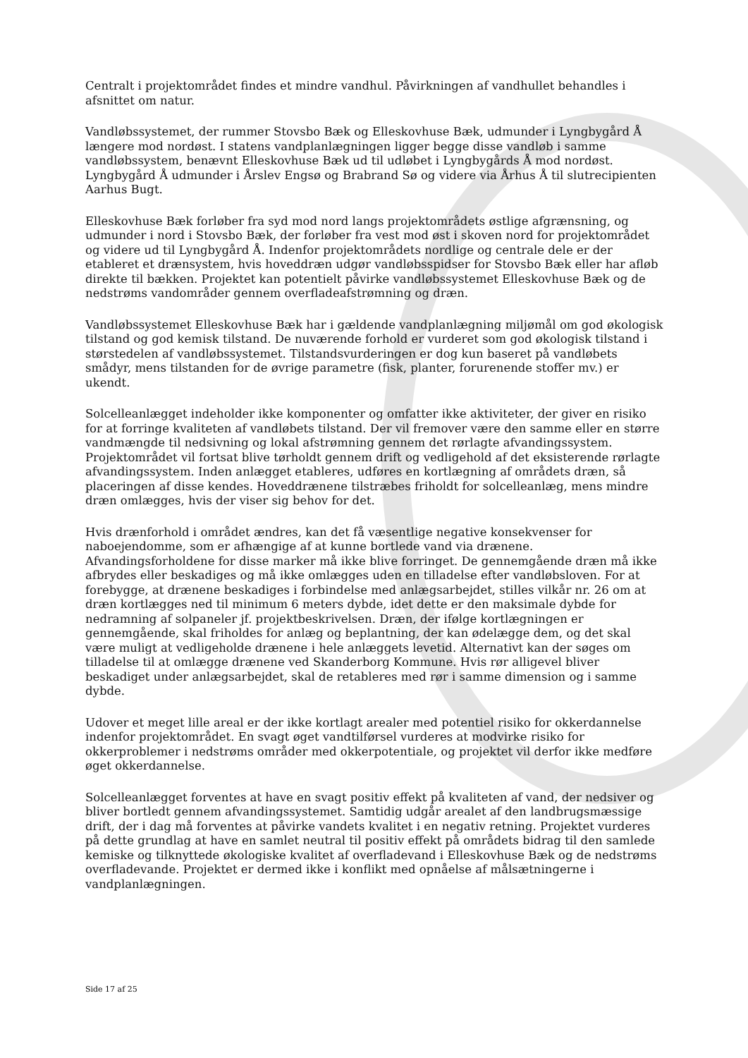Centralt i projektområdet findes et mindre vandhul. Påvirkningen af vandhullet behandles i afsnittet om natur.
Vandløbssystemet, der rummer Stovsbo Bæk og Elleskovhuse Bæk, udmunder i Lyngbygård Å længere mod nordøst. I statens vandplanlægningen ligger begge disse vandløb i samme vandløbssystem, benævnt Elleskovhuse Bæk ud til udløbet i Lyngbygårds Å mod nordøst. Lyngbygård Å udmunder i Årslev Engsø og Brabrand Sø og videre via Århus Å til slutrecipienten Aarhus Bugt.
Elleskovhuse Bæk forløber fra syd mod nord langs projektområdets østlige afgrænsning, og udmunder i nord i Stovsbo Bæk, der forløber fra vest mod øst i skoven nord for projektområdet og videre ud til Lyngbygård Å. Indenfor projektområdets nordlige og centrale dele er der etableret et drænsystem, hvis hoveddræn udgør vandløbsspidser for Stovsbo Bæk eller har afløb direkte til bækken. Projektet kan potentielt påvirke vandløbssystemet Elleskovhuse Bæk og de nedstrøms vandområder gennem overfladeafstrømning og dræn.
Vandløbssystemet Elleskovhuse Bæk har i gældende vandplanlægning miljømål om god økologisk tilstand og god kemisk tilstand. De nuværende forhold er vurderet som god økologisk tilstand i størstedelen af vandløbssystemet. Tilstandsvurderingen er dog kun baseret på vandløbets smådyr, mens tilstanden for de øvrige parametre (fisk, planter, forurenende stoffer mv.) er ukendt.
Solcelleanlægget indeholder ikke komponenter og omfatter ikke aktiviteter, der giver en risiko for at forringe kvaliteten af vandløbets tilstand. Der vil fremover være den samme eller en større vandmængde til nedsivning og lokal afstrømning gennem det rørlagte afvandingssystem. Projektområdet vil fortsat blive tørholdt gennem drift og vedligehold af det eksisterende rørlagte afvandingssystem. Inden anlægget etableres, udføres en kortlægning af områdets dræn, så placeringen af disse kendes. Hoveddrænene tilstræbes friholdt for solcelleanlæg, mens mindre dræn omlægges, hvis der viser sig behov for det.
Hvis drænforhold i området ændres, kan det få væsentlige negative konsekvenser for naboejendomme, som er afhængige af at kunne bortlede vand via drænene. Afvandingsforholdene for disse marker må ikke blive forringet. De gennemgående dræn må ikke afbrydes eller beskadiges og må ikke omlægges uden en tilladelse efter vandløbsloven. For at forebygge, at drænene beskadiges i forbindelse med anlægsarbejdet, stilles vilkår nr. 26 om at dræn kortlægges ned til minimum 6 meters dybde, idet dette er den maksimale dybde for nedramning af solpaneler jf. projektbeskrivelsen. Dræn, der ifølge kortlægningen er gennemgående, skal friholdes for anlæg og beplantning, der kan ødelægge dem, og det skal være muligt at vedligeholde drænene i hele anlæggets levetid. Alternativt kan der søges om tilladelse til at omlægge drænene ved Skanderborg Kommune. Hvis rør alligevel bliver beskadiget under anlægsarbejdet, skal de retableres med rør i samme dimension og i samme dybde.
Udover et meget lille areal er der ikke kortlagt arealer med potentiel risiko for okkerdannelse indenfor projektområdet. En svagt øget vandtilførsel vurderes at modvirke risiko for okkerproblemer i nedstrøms områder med okkerpotentiale, og projektet vil derfor ikke medføre øget okkerdannelse.
Solcelleanlægget forventes at have en svagt positiv effekt på kvaliteten af vand, der nedsiver og bliver bortledt gennem afvandingssystemet. Samtidig udgår arealet af den landbrugsmæssige drift, der i dag må forventes at påvirke vandets kvalitet i en negativ retning. Projektet vurderes på dette grundlag at have en samlet neutral til positiv effekt på områdets bidrag til den samlede kemiske og tilknyttede økologiske kvalitet af overfladevand i Elleskovhuse Bæk og de nedstrøms overfladevande. Projektet er dermed ikke i konflikt med opnåelse af målsætningerne i vandplanlægningen.
Side 17 af 25